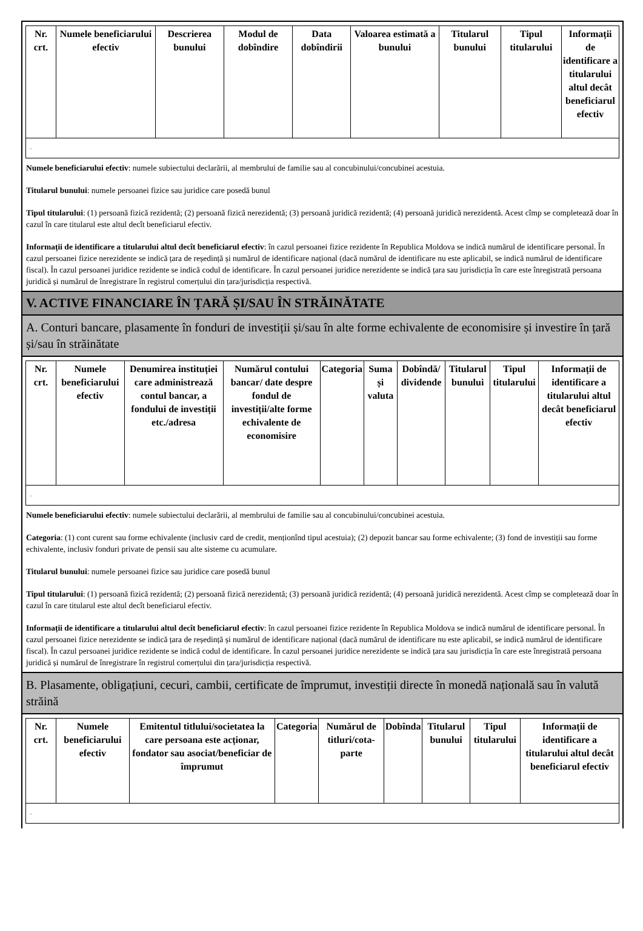| Nr. crt. | Numele beneficiarului efectiv | Descrierea bunului | Modul de dobîndire | Data dobîndirii | Valoarea estimată a bunului | Titularul bunului | Tipul titularului | Informații de identificare a titularului altul decât beneficiarul efectiv |
| --- | --- | --- | --- | --- | --- | --- | --- | --- |
| - | | | | | | | | |
Numele beneficiarului efectiv: numele subiectului declarării, al membrului de familie sau al concubinului/concubinei acestuia.
Titularul bunului: numele persoanei fizice sau juridice care posedă bunul
Tipul titularului: (1) persoană fizică rezidentă; (2) persoană fizică nerezidentă; (3) persoană juridică rezidentă; (4) persoană juridică nerezidentă. Acest cîmp se completează doar în cazul în care titularul este altul decît beneficiarul efectiv.
Informații de identificare a titularului altul decît beneficiarul efectiv: în cazul persoanei fizice rezidente în Republica Moldova se indică numărul de identificare personal. În cazul persoanei fizice nerezidente se indică țara de reședință și numărul de identificare național (dacă numărul de identificare nu este aplicabil, se indică numărul de identificare fiscal). În cazul persoanei juridice rezidente se indică codul de identificare. În cazul persoanei juridice nerezidente se indică țara sau jurisdicția în care este înregistrată persoana juridică și numărul de înregistrare în registrul comerțului din țara/jurisdicția respectivă.
V. ACTIVE FINANCIARE ÎN ȚARĂ ȘI/SAU ÎN STRĂINĂTATE
A. Conturi bancare, plasamente în fonduri de investiții și/sau în alte forme echivalente de economisire și investire în țară și/sau în străinătate
| Nr. crt. | Numele beneficiarului efectiv | Denumirea instituției care administrează contul bancar, a fondului de investiții etc./adresa | Numărul contului bancar/ date despre fondul de investiții/alte forme echivalente de economisire | Categoria | Suma și valuta | Dobîndă/ dividende | Titularul bunului | Tipul titularului | Informații de identificare a titularului altul decât beneficiarul efectiv |
| --- | --- | --- | --- | --- | --- | --- | --- | --- | --- |
| - | | | | | | | | | |
Numele beneficiarului efectiv: numele subiectului declarării, al membrului de familie sau al concubinului/concubinei acestuia.
Categoria: (1) cont curent sau forme echivalente (inclusiv card de credit, menționînd tipul acestuia); (2) depozit bancar sau forme echivalente; (3) fond de investiții sau forme echivalente, inclusiv fonduri private de pensii sau alte sisteme cu acumulare.
Titularul bunului: numele persoanei fizice sau juridice care posedă bunul
Tipul titularului: (1) persoană fizică rezidentă; (2) persoană fizică nerezidentă; (3) persoană juridică rezidentă; (4) persoană juridică nerezidentă. Acest cîmp se completează doar în cazul în care titularul este altul decît beneficiarul efectiv.
Informații de identificare a titularului altul decît beneficiarul efectiv: în cazul persoanei fizice rezidente în Republica Moldova se indică numărul de identificare personal. În cazul persoanei fizice nerezidente se indică țara de reședință și numărul de identificare național (dacă numărul de identificare nu este aplicabil, se indică numărul de identificare fiscal). În cazul persoanei juridice rezidente se indică codul de identificare. În cazul persoanei juridice nerezidente se indică țara sau jurisdicția în care este înregistrată persoana juridică și numărul de înregistrare în registrul comerțului din țara/jurisdicția respectivă.
B. Plasamente, obligațiuni, cecuri, cambii, certificate de împrumut, investiții directe în monedă națională sau în valută străină
| Nr. crt. | Numele beneficiarului efectiv | Emitentul titlului/societatea la care persoana este acționar, fondator sau asociat/beneficiar de împrumut | Categoria | Numărul de titluri/cota-parte | Dobînda | Titularul bunului | Tipul titularului | Informații de identificare a titularului altul decât beneficiarul efectiv |
| --- | --- | --- | --- | --- | --- | --- | --- | --- |
| - | | | | | | | | |